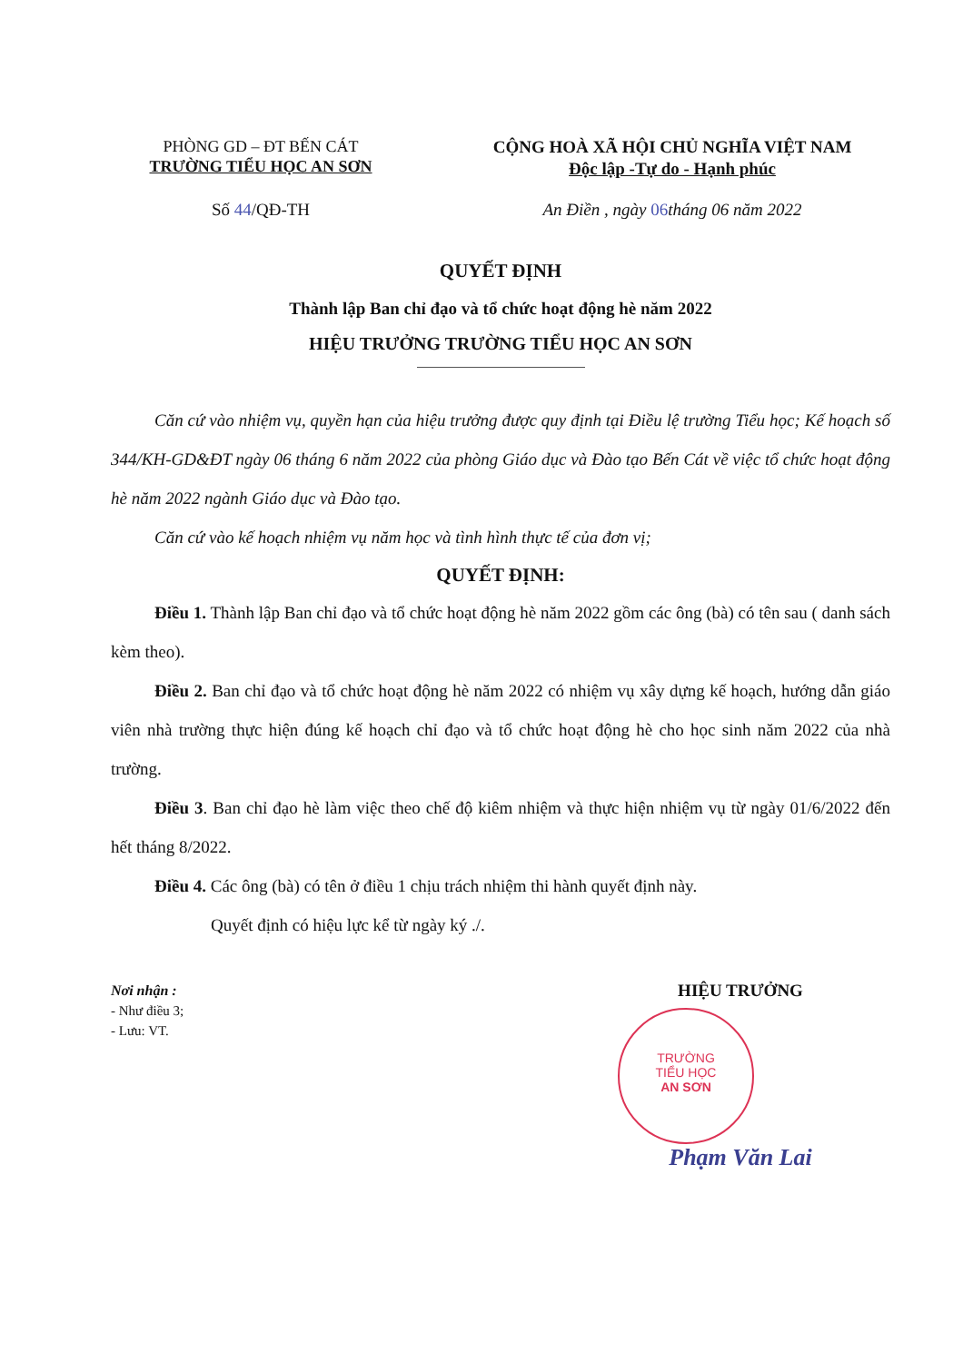PHÒNG GD – ĐT BẾN CÁT
TRƯỜNG TIỂU HỌC AN SƠN
CỘNG HOÀ XÃ HỘI CHỦ NGHĨA VIỆT NAM
Độc lập -Tự do - Hạnh phúc
Số 44/QĐ-TH An Điền , ngày 06tháng 06 năm 2022
QUYẾT ĐỊNH
Thành lập Ban chỉ đạo và tổ chức hoạt động hè năm 2022
HIỆU TRƯỞNG TRƯỜNG TIỂU HỌC AN SƠN
Căn cứ vào nhiệm vụ, quyền hạn của hiệu trưởng được quy định tại Điều lệ trường Tiểu học; Kế hoạch số 344/KH-GD&ĐT ngày 06 tháng 6 năm 2022 của phòng Giáo dục và Đào tạo Bến Cát về việc tổ chức hoạt động hè năm 2022 ngành Giáo dục và Đào tạo.
Căn cứ vào kế hoạch nhiệm vụ năm học và tình hình thực tế của đơn vị;
QUYẾT ĐỊNH:
Điều 1. Thành lập Ban chỉ đạo và tổ chức hoạt động hè năm 2022 gồm các ông (bà) có tên sau ( danh sách kèm theo).
Điều 2. Ban chỉ đạo và tổ chức hoạt động hè năm 2022 có nhiệm vụ xây dựng kế hoạch, hướng dẫn giáo viên nhà trường thực hiện đúng kế hoạch chỉ đạo và tổ chức hoạt động hè cho học sinh năm 2022 của nhà trường.
Điều 3. Ban chỉ đạo hè làm việc theo chế độ kiêm nhiệm và thực hiện nhiệm vụ từ ngày 01/6/2022 đến hết tháng 8/2022.
Điều 4. Các ông (bà) có tên ở điều 1 chịu trách nhiệm thi hành quyết định này.
Quyết định có hiệu lực kể từ ngày ký ./.
Nơi nhận :
- Như điều 3;
- Lưu: VT.
HIỆU TRƯỞNG
TRƯỜNG
TIỂU HỌC
AN SƠN
Phạm Văn Lai